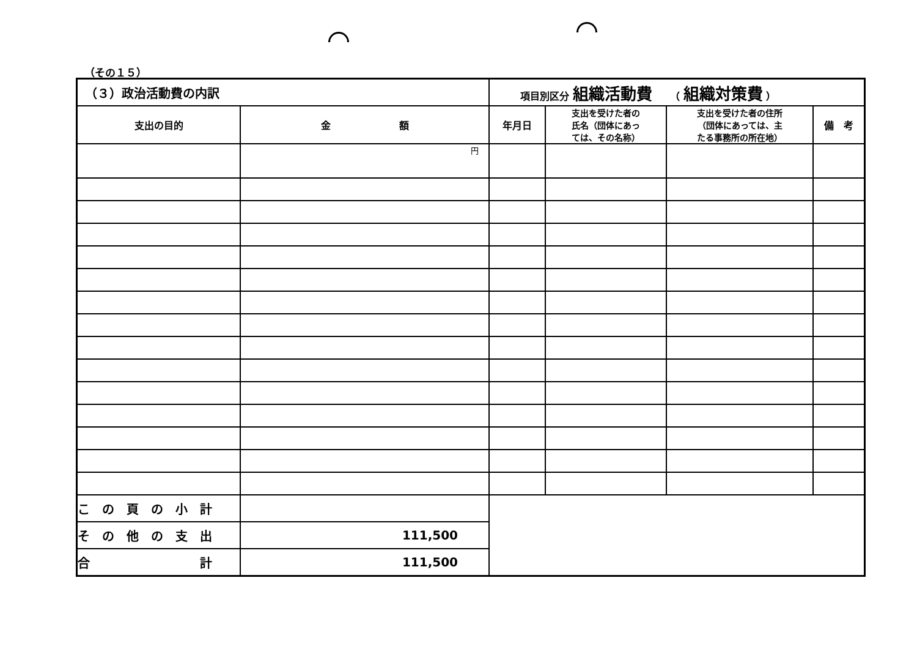（その１５）
| （３）政治活動費の内訳 | | 項目別区分 組織活動費 （ 組織対策費 ） | | | |
| 支出の目的 | 金 額 | 年月日 | 支出を受けた者の 氏名（団体にあっ ては、その名称） | 支出を受けた者の住所 （団体にあっては、主 たる事務所の所在地） | 備 考 |
| | 円 | | | | |
| こ の 頁 の 小 計 | | | | | |
| そ の 他 の 支 出 | 111,500 | | | | |
| 合 計 | 111,500 | | | | |